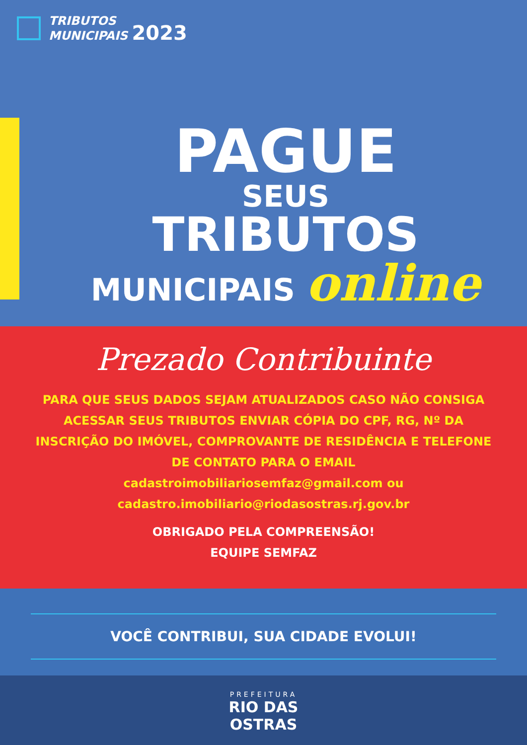TRIBUTOS
MUNICIPAIS 2023
PAGUE
SEUS
TRIBUTOS
MUNICIPAIS online
Prezado Contribuinte
PARA QUE SEUS DADOS SEJAM ATUALIZADOS CASO NÃO CONSIGA ACESSAR SEUS TRIBUTOS ENVIAR CÓPIA DO CPF, RG, Nº DA INSCRIÇÃO DO IMÓVEL, COMPROVANTE DE RESIDÊNCIA E TELEFONE DE CONTATO PARA O EMAIL
cadastroimobiliariosemfaz@gmail.com ou
cadastro.imobiliario@riodasostras.rj.gov.br
OBRIGADO PELA COMPREENSÃO!
EQUIPE SEMFAZ
VOCÊ CONTRIBUI, SUA CIDADE EVOLUI!
PREFEITURA
RIO DAS
OSTRAS